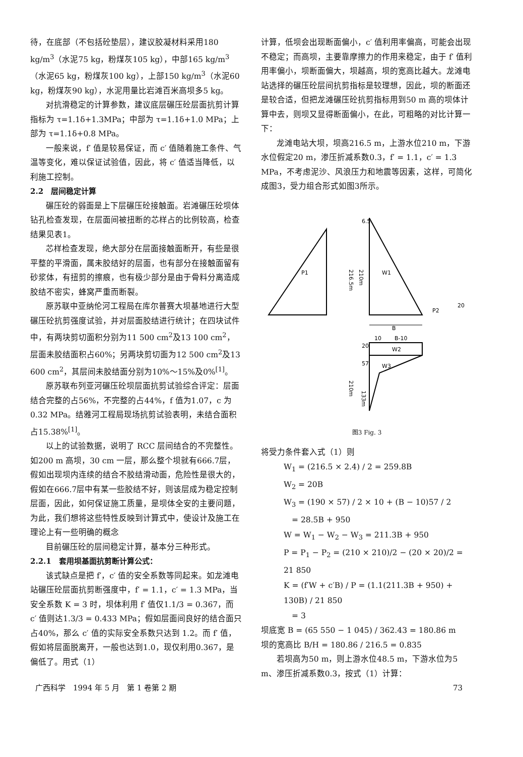待，在底部（不包括砼垫层），建议胶凝材料采用180 kg/m<sup>3</sup>（水泥75 kg，粉煤灰105 kg），中部165 kg/m<sup>3</sup>（水泥65 kg，粉煤灰100 kg），上部150 kg/m<sup>3</sup>（水泥60 kg，粉煤灰90 kg），水泥用量比岩滩百米高坝多5 kg。
对抗滑稳定的计算参数，建议底层碾压砼层面抗剪计算指标为 τ=1.1δ+1.3MPa；中部为 τ=1.1δ+1.0 MPa；上部为 τ=1.1δ+0.8 MPa。
一般来说，f′ 值是较易保证，而 c′ 值随着施工条件、气温等变化，难以保证试验值，因此，将 c′ 值适当降低，以利施工控制。
2.2　层间稳定计算
碾压砼的弱面是上下层碾压砼接触面。岩滩碾压砼坝体钻孔检查发现，在层面间被扭断的芯样占的比例较高，检查结果见表1。
芯样检查发现，绝大部分在层面接触面断开，有些是很平整的平滑面，属未胶结好的层面，也有部分在接触面留有砂浆体，有扭剪的擦痕，也有极少部分是由于骨料分离造成胶结不密实，蜂窝严重而断裂。
原苏联中亚纳伦河工程局在库尔普赛大坝基地进行大型碾压砼抗剪强度试验，并对层面胶结进行统计；在四块试件中，有两块剪切面积分别为11 500 cm<sup>2</sup>及13 100 cm<sup>2</sup>，层面未胶结面积占60%；另两块剪切面为12 500 cm<sup>2</sup>及13 600 cm<sup>2</sup>，其层间未胶结面分别为10%～15%及0%<sup>[1]</sup>。
原苏联布列亚河碾压砼坝层面抗剪试验综合评定：层面结合完整的占56%，不完整的占44%，f 值为1.07，c 为0.32 MPa。结雅河工程局现场抗剪试验表明，未结合面积占15.38%<sup>[1]</sup>。
以上的试验数据，说明了 RCC 层间结合的不完整性。如200 m 高坝，30 cm 一层，那么整个坝就有666.7层，假如出现坝内连续的结合不胶结滑动面，危险性是很大的，假如在666.7层中有某一些胶结不好，则该层成为稳定控制层面，因此，如何保证施工质量，是坝体全安的主要问题，为此，我们想将这些特性反映到计算式中，使设计及施工在理论上有一些明确的概念
目前碾压砼的层间稳定计算，基本分三种形式。
2.2.1　套用坝基面抗剪断计算公式：
该式缺点是把 f′，c′ 值的安全系数等同起来。如龙滩电站碾压砼层面抗剪断强度中，f′ = 1.1，c′ = 1.3 MPa，当安全系数 K = 3 时，坝体利用 f′ 值仅1.1/3 = 0.367，而 c′ 值则达1.3/3 = 0.433 MPa；假如层面间良好的结合面只占40%，那么 c′ 值的实际安全系数只达到 1.2。而 f′ 值，假如将层面脱离开，一般也达到1.0，现仅利用0.367，是偏低了。用式（1）
计算，低坝会出现断面偏小，c′ 值利用率偏高，可能会出现不稳定；而高坝，主要靠摩擦力的作用来稳定，由于 f′ 值利用率偏小，坝断面偏大，坝越高，坝的宽高比越大。龙滩电站选择的碾压砼层间抗剪指标是较理想，因此，坝的断面还是较合适，但把龙滩碾压砼抗剪指标用到50 m 高的坝体计算中去，则坝又显得断面偏小，在此，可粗略的对比计算一下：
龙滩电站大坝，坝高216.5 m，上游水位210 m，下游水位假定20 m，渗压折减系数0.3，f′ = 1.1，c′ = 1.3 MPa，不考虑泥沙、风浪压力和地震等因素，这样，可简化成图3，受力组合形式如图3所示。
P1
W1
216.5m
210m
6.5
P2
20
B
10
B-10
W2
W3
20
57
210m
133m
图3 Fig. 3
将受力条件套入式（1）则
W<sub>1</sub> = (216.5 × 2.4) / 2 = 259.8B
W<sub>2</sub> = 20B
W<sub>3</sub> = (190 × 57) / 2 × 10 + (B − 10)57 / 2
　= 28.5B + 950
W = W<sub>1</sub> − W<sub>2</sub> − W<sub>3</sub> = 211.3B + 950
P = P<sub>1</sub> − P<sub>2</sub> = (210 × 210)/2 − (20 × 20)/2 = 21 850
K = (f′W + c′B) / P = (1.1(211.3B + 950) + 130B) / 21 850
　= 3
坝底宽 B = (65 550 − 1 045) / 362.43 = 180.86 m
坝的宽高比 B/H = 180.86 / 216.5 = 0.835
若坝高为50 m，则上游水位48.5 m，下游水位为5 m、渗压折减系数0.3，按式（1）计算：
广西科学　1994 年 5 月　第 1 卷第 2 期 73